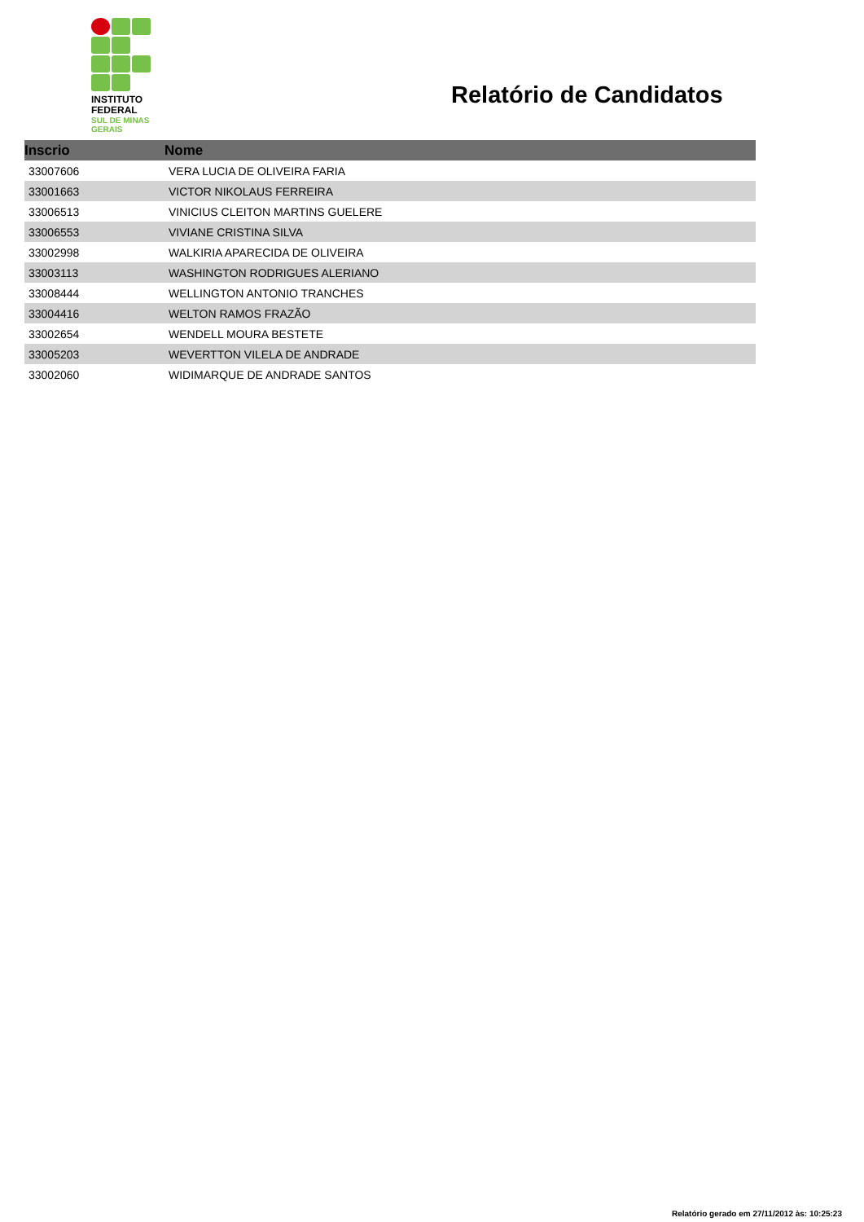INSTITUTO
FEDERAL
SUL DE MINAS
GERAIS
Relatório de Candidatos
| Inscrio | Nome |
| --- | --- |
| 33007606 | VERA LUCIA DE OLIVEIRA FARIA |
| 33001663 | VICTOR NIKOLAUS FERREIRA |
| 33006513 | VINICIUS CLEITON MARTINS GUELERE |
| 33006553 | VIVIANE CRISTINA SILVA |
| 33002998 | WALKIRIA APARECIDA DE OLIVEIRA |
| 33003113 | WASHINGTON RODRIGUES ALERIANO |
| 33008444 | WELLINGTON ANTONIO TRANCHES |
| 33004416 | WELTON RAMOS FRAZÃO |
| 33002654 | WENDELL MOURA BESTETE |
| 33005203 | WEVERTTON VILELA DE ANDRADE |
| 33002060 | WIDIMARQUE DE ANDRADE SANTOS |
Relatório gerado em 27/11/2012 às: 10:25:23